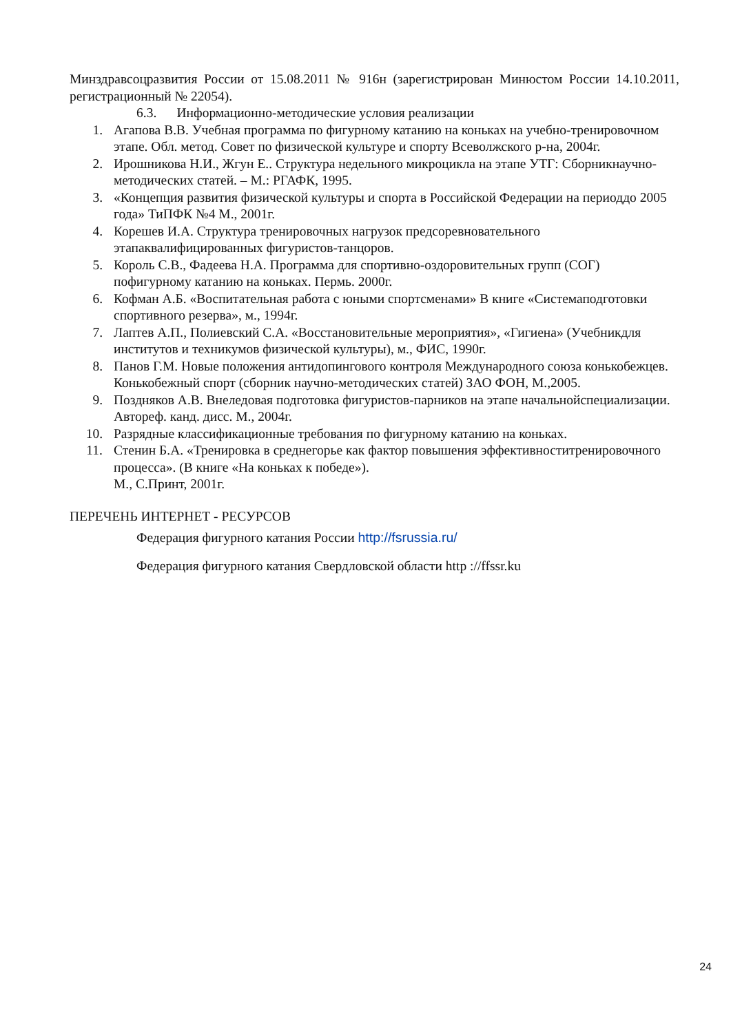Минздравсоцразвития России от 15.08.2011 № 916н (зарегистрирован Минюстом России 14.10.2011, регистрационный № 22054).
6.3. Информационно-методические условия реализации
1. Агапова В.В. Учебная программа по фигурному катанию на коньках на учебно-тренировочном этапе. Обл. метод. Совет по физической культуре и спорту Всеволжского р-на, 2004г.
2. Ирошникова Н.И., Жгун Е.. Структура недельного микроцикла на этапе УТГ: Сборникнаучно-методических статей. – М.: РГАФК, 1995.
3. «Концепция развития физической культуры и спорта в Российской Федерации на периоддо 2005 года» ТиПФК №4 М., 2001г.
4. Корешев И.А. Структура тренировочных нагрузок предсоревновательного этапаквалифицированных фигуристов-танцоров.
5. Король С.В., Фадеева Н.А. Программа для спортивно-оздоровительных групп (СОГ) пофигурному катанию на коньках. Пермь. 2000г.
6. Кофман А.Б. «Воспитательная работа с юными спортсменами» В книге «Системаподготовки спортивного резерва», м., 1994г.
7. Лаптев А.П., Полиевский С.А. «Восстановительные мероприятия», «Гигиена» (Учебникдля институтов и техникумов физической культуры), м., ФИС, 1990г.
8. Панов Г.М. Новые положения антидопингового контроля Международного союза конькобежцев. Конькобежный спорт (сборник научно-методических статей) ЗАО ФОН, М.,2005.
9. Поздняков А.В. Внеледовая подготовка фигуристов-парников на этапе начальнойспециализации. Автореф. канд. дисс. М., 2004г.
10. Разрядные классификационные требования по фигурному катанию на коньках.
11. Стенин Б.А. «Тренировка в среднегорье как фактор повышения эффективноститренировочного процесса». (В книге «На коньках к победе»).
М., С.Принт, 2001г.
ПЕРЕЧЕНЬ ИНТЕРНЕТ - РЕСУРСОВ
Федерация фигурного катания России http://fsrussia.ru/
Федерация фигурного катания Свердловской области http ://ffssr.ku
24